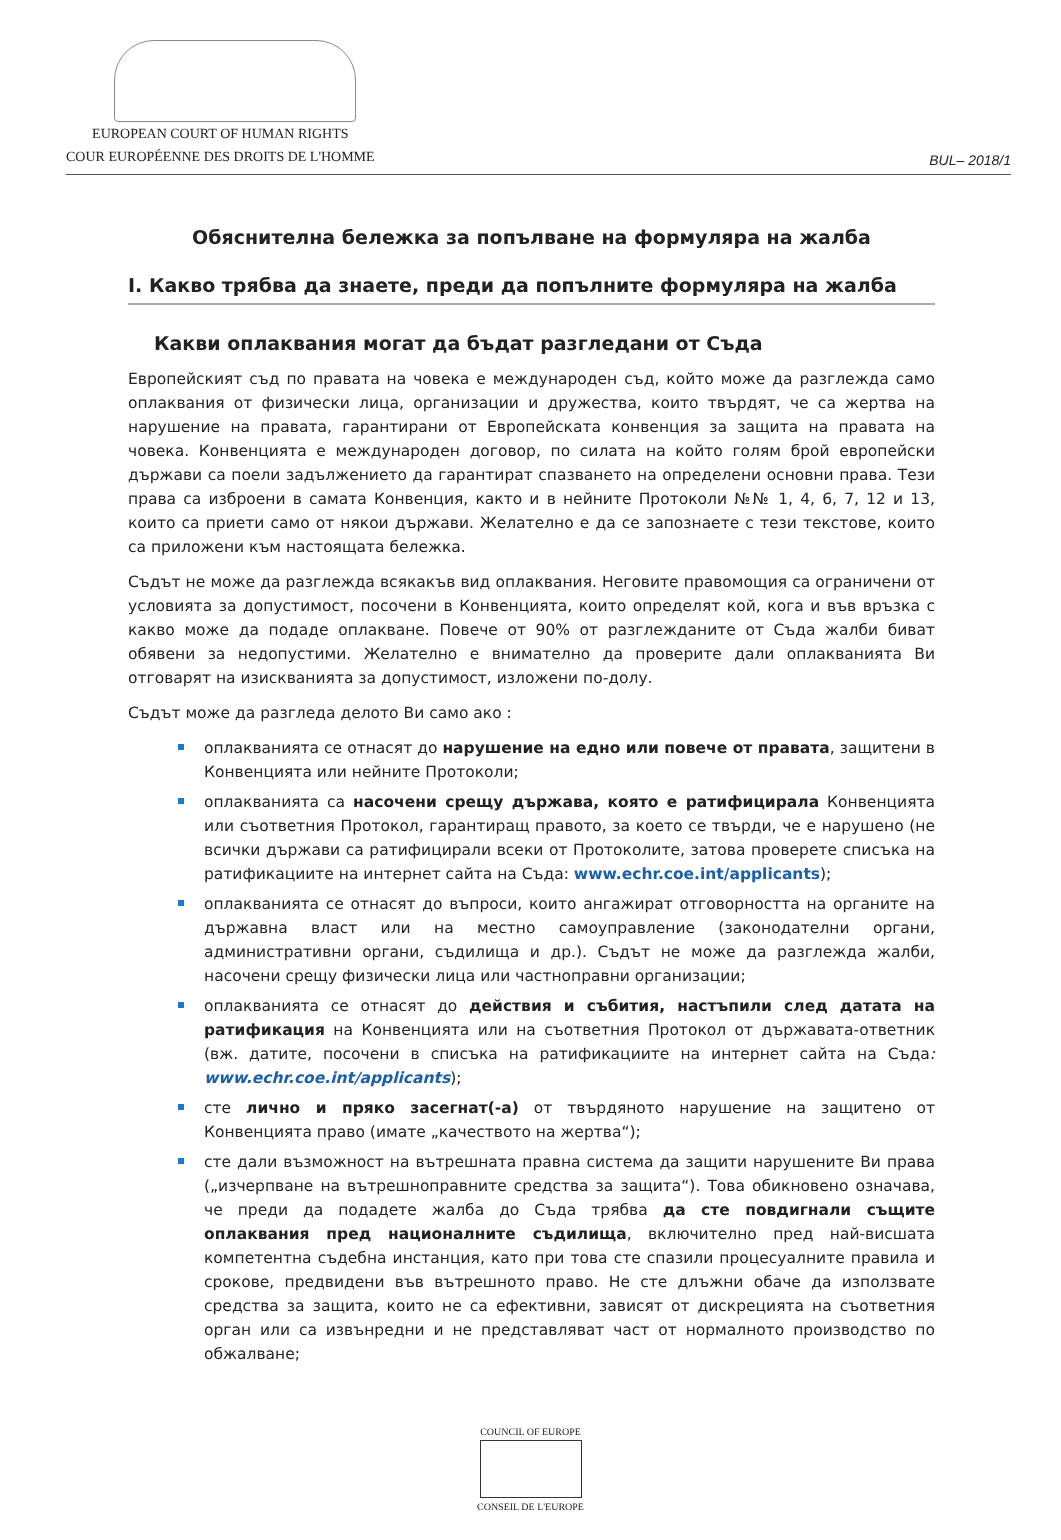EUROPEAN COURT OF HUMAN RIGHTS
COUR EUROPÉENNE DES DROITS DE L'HOMME
BUL– 2018/1
Обяснителна бележка за попълване на формуляра на жалба
I. Какво трябва да знаете, преди да попълните формуляра на жалба
Какви оплаквания могат да бъдат разгледани от Съда
Европейският съд по правата на човека е международен съд, който може да разглежда само оплаквания от физически лица, организации и дружества, които твърдят, че са жертва на нарушение на правата, гарантирани от Европейската конвенция за защита на правата на човека. Конвенцията е международен договор, по силата на който голям брой европейски държави са поели задължението да гарантират спазването на определени основни права. Тези права са изброени в самата Конвенция, както и в нейните Протоколи №№ 1, 4, 6, 7, 12 и 13, които са приети само от някои държави. Желателно е да се запознаете с тези текстове, които са приложени към настоящата бележка.
Съдът не може да разглежда всякакъв вид оплаквания. Неговите правомощия са ограничени от условията за допустимост, посочени в Конвенцията, които определят кой, кога и във връзка с какво може да подаде оплакване. Повече от 90% от разглежданите от Съда жалби биват обявени за недопустими. Желателно е внимателно да проверите дали оплакванията Ви отговарят на изискванията за допустимост, изложени по-долу.
Съдът може да разгледа делото Ви само ако :
оплакванията се отнасят до нарушение на едно или повече от правата, защитени в Конвенцията или нейните Протоколи;
оплакванията са насочени срещу държава, която е ратифицирала Конвенцията или съответния Протокол, гарантиращ правото, за което се твърди, че е нарушено (не всички държави са ратифицирали всеки от Протоколите, затова проверете списъка на ратификациите на интернет сайта на Съда: www.echr.coe.int/applicants);
оплакванията се отнасят до въпроси, които ангажират отговорността на органите на държавна власт или на местно самоуправление (законодателни органи, административни органи, съдилища и др.). Съдът не може да разглежда жалби, насочени срещу физически лица или частноправни организации;
оплакванията се отнасят до действия и събития, настъпили след датата на ратификация на Конвенцията или на съответния Протокол от държавата-ответник (вж. датите, посочени в списъка на ратификациите на интернет сайта на Съда: www.echr.coe.int/applicants);
сте лично и пряко засегнат(-а) от твърдяното нарушение на защитено от Конвенцията право (имате „качеството на жертва“);
сте дали възможност на вътрешната правна система да защити нарушените Ви права („изчерпване на вътрешноправните средства за защита“). Това обикновено означава, че преди да подадете жалба до Съда трябва да сте повдигнали същите оплаквания пред националните съдилища, включително пред най-висшата компетентна съдебна инстанция, като при това сте спазили процесуалните правила и срокове, предвидени във вътрешното право. Не сте длъжни обаче да използвате средства за защита, които не са ефективни, зависят от дискрецията на съответния орган или са извънредни и не представляват част от нормалното производство по обжалване;
COUNCIL OF EUROPE
CONSEIL DE L'EUROPE